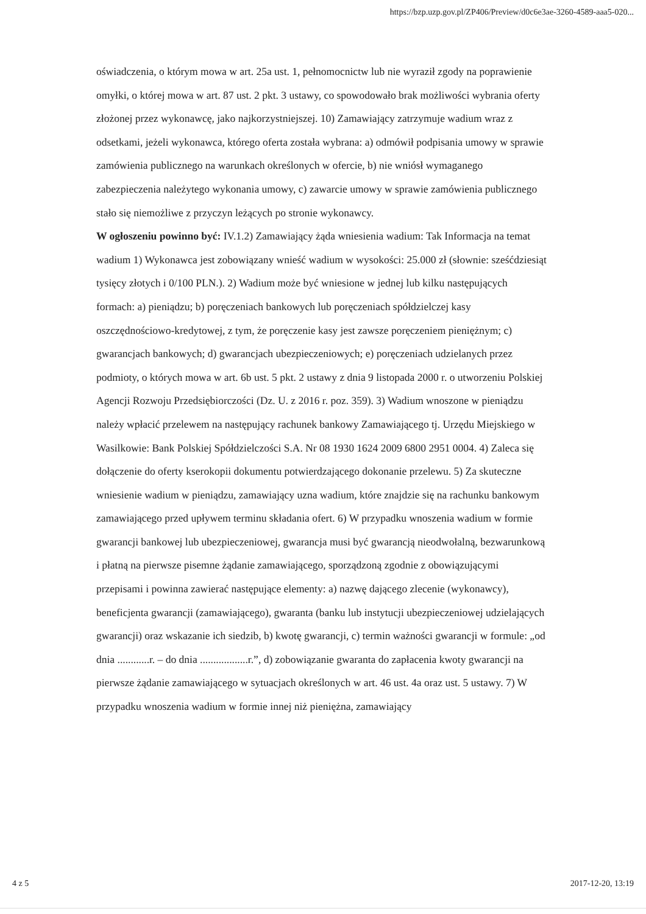https://bzp.uzp.gov.pl/ZP406/Preview/d0c6e3ae-3260-4589-aaa5-020...
oświadczenia, o którym mowa w art. 25a ust. 1, pełnomocnictw lub nie wyraził zgody na poprawienie omyłki, o której mowa w art. 87 ust. 2 pkt. 3 ustawy, co spowodowało brak możliwości wybrania oferty złożonej przez wykonawcę, jako najkorzystniejszej. 10) Zamawiający zatrzymuje wadium wraz z odsetkami, jeżeli wykonawca, którego oferta została wybrana: a) odmówił podpisania umowy w sprawie zamówienia publicznego na warunkach określonych w ofercie, b) nie wniósł wymaganego zabezpieczenia należytego wykonania umowy, c) zawarcie umowy w sprawie zamówienia publicznego stało się niemożliwe z przyczyn leżących po stronie wykonawcy.
W ogłoszeniu powinno być: IV.1.2) Zamawiający żąda wniesienia wadium: Tak Informacja na temat wadium 1) Wykonawca jest zobowiązany wnieść wadium w wysokości: 25.000 zł (słownie: sześćdziesiąt tysięcy złotych i 0/100 PLN.). 2) Wadium może być wniesione w jednej lub kilku następujących formach: a) pieniądzu; b) poręczeniach bankowych lub poręczeniach spółdzielczej kasy oszczędnościowo-kredytowej, z tym, że poręczenie kasy jest zawsze poręczeniem pieniężnym; c) gwarancjach bankowych; d) gwarancjach ubezpieczeniowych; e) poręczeniach udzielanych przez podmioty, o których mowa w art. 6b ust. 5 pkt. 2 ustawy z dnia 9 listopada 2000 r. o utworzeniu Polskiej Agencji Rozwoju Przedsiębiorczości (Dz. U. z 2016 r. poz. 359). 3) Wadium wnoszone w pieniądzu należy wpłacić przelewem na następujący rachunek bankowy Zamawiającego tj. Urzędu Miejskiego w Wasilkowie: Bank Polskiej Spółdzielczości S.A. Nr 08 1930 1624 2009 6800 2951 0004. 4) Zaleca się dołączenie do oferty kserokopii dokumentu potwierdzającego dokonanie przelewu. 5) Za skuteczne wniesienie wadium w pieniądzu, zamawiający uzna wadium, które znajdzie się na rachunku bankowym zamawiającego przed upływem terminu składania ofert. 6) W przypadku wnoszenia wadium w formie gwarancji bankowej lub ubezpieczeniowej, gwarancja musi być gwarancją nieodwołalną, bezwarunkową i płatną na pierwsze pisemne żądanie zamawiającego, sporządzoną zgodnie z obowiązującymi przepisami i powinna zawierać następujące elementy: a) nazwę dającego zlecenie (wykonawcy), beneficjenta gwarancji (zamawiającego), gwaranta (banku lub instytucji ubezpieczeniowej udzielających gwarancji) oraz wskazanie ich siedzib, b) kwotę gwarancji, c) termin ważności gwarancji w formule: „od dnia ............r. – do dnia ..................r.”, d) zobowiązanie gwaranta do zapłacenia kwoty gwarancji na pierwsze żądanie zamawiającego w sytuacjach określonych w art. 46 ust. 4a oraz ust. 5 ustawy. 7) W przypadku wnoszenia wadium w formie innej niż pieniężna, zamawiający
4 z 5 2017-12-20, 13:19